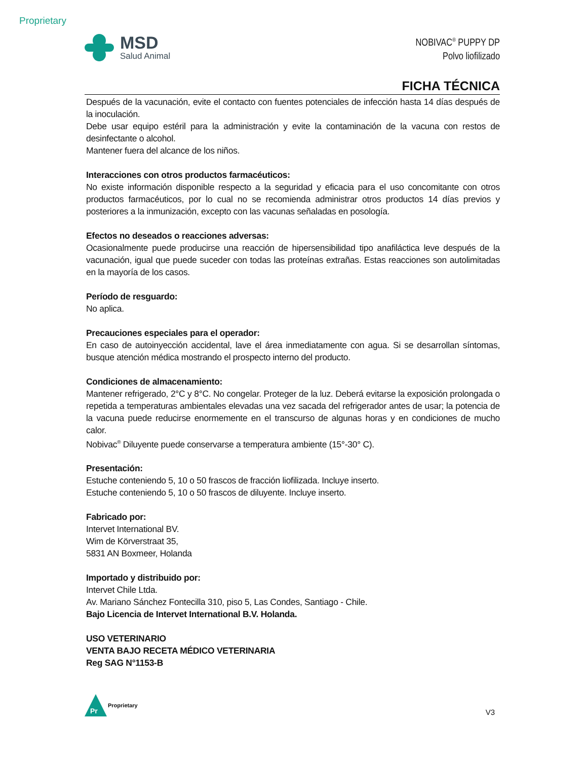Proprietary
MSD
Salud Animal
NOBIVAC<sup>®</sup> PUPPY DP
Polvo liofilizado
FICHA TÉCNICA
Después de la vacunación, evite el contacto con fuentes potenciales de infección hasta 14 días después de la inoculación.
Debe usar equipo estéril para la administración y evite la contaminación de la vacuna con restos de desinfectante o alcohol.
Mantener fuera del alcance de los niños.
Interacciones con otros productos farmacéuticos:
No existe información disponible respecto a la seguridad y eficacia para el uso concomitante con otros productos farmacéuticos, por lo cual no se recomienda administrar otros productos 14 días previos y posteriores a la inmunización, excepto con las vacunas señaladas en posología.
Efectos no deseados o reacciones adversas:
Ocasionalmente puede producirse una reacción de hipersensibilidad tipo anafiláctica leve después de la vacunación, igual que puede suceder con todas las proteínas extrañas. Estas reacciones son autolimitadas en la mayoría de los casos.
Período de resguardo:
No aplica.
Precauciones especiales para el operador:
En caso de autoinyección accidental, lave el área inmediatamente con agua. Si se desarrollan síntomas, busque atención médica mostrando el prospecto interno del producto.
Condiciones de almacenamiento:
Mantener refrigerado, 2°C y 8°C. No congelar. Proteger de la luz. Deberá evitarse la exposición prolongada o repetida a temperaturas ambientales elevadas una vez sacada del refrigerador antes de usar; la potencia de la vacuna puede reducirse enormemente en el transcurso de algunas horas y en condiciones de mucho calor.
Nobivac<sup>®</sup> Diluyente puede conservarse a temperatura ambiente (15°-30° C).
Presentación:
Estuche conteniendo 5, 10 o 50 frascos de fracción liofilizada. Incluye inserto.
Estuche conteniendo 5, 10 o 50 frascos de diluyente. Incluye inserto.
Fabricado por:
Intervet International BV.
Wim de Körverstraat 35,
5831 AN Boxmeer, Holanda
Importado y distribuido por:
Intervet Chile Ltda.
Av. Mariano Sánchez Fontecilla 310, piso 5, Las Condes, Santiago - Chile.
Bajo Licencia de Intervet International B.V. Holanda.
USO VETERINARIO
VENTA BAJO RECETA MÉDICO VETERINARIA
Reg SAG N°1153-B
Pr
Proprietary
V3